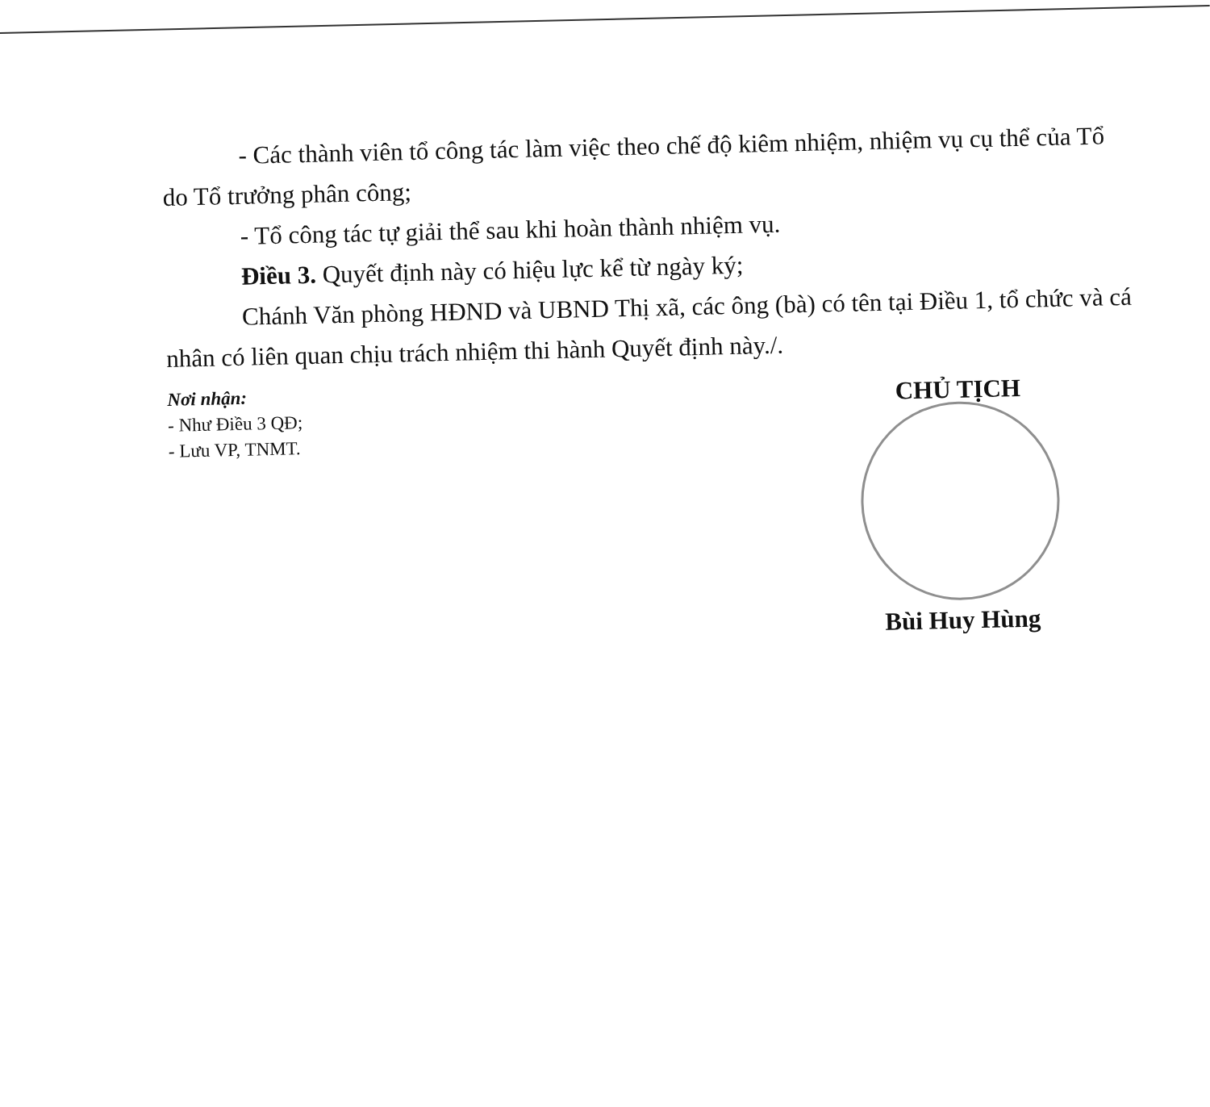- Các thành viên tổ công tác làm việc theo chế độ kiêm nhiệm, nhiệm vụ cụ thể của Tổ do Tổ trưởng phân công;
- Tổ công tác tự giải thể sau khi hoàn thành nhiệm vụ.
Điều 3. Quyết định này có hiệu lực kể từ ngày ký;
Chánh Văn phòng HĐND và UBND Thị xã, các ông (bà) có tên tại Điều 1, tổ chức và cá nhân có liên quan chịu trách nhiệm thi hành Quyết định này./.
Nơi nhận:
- Như Điều 3 QĐ;
- Lưu VP, TNMT.
CHỦ TỊCH
Bùi Huy Hùng